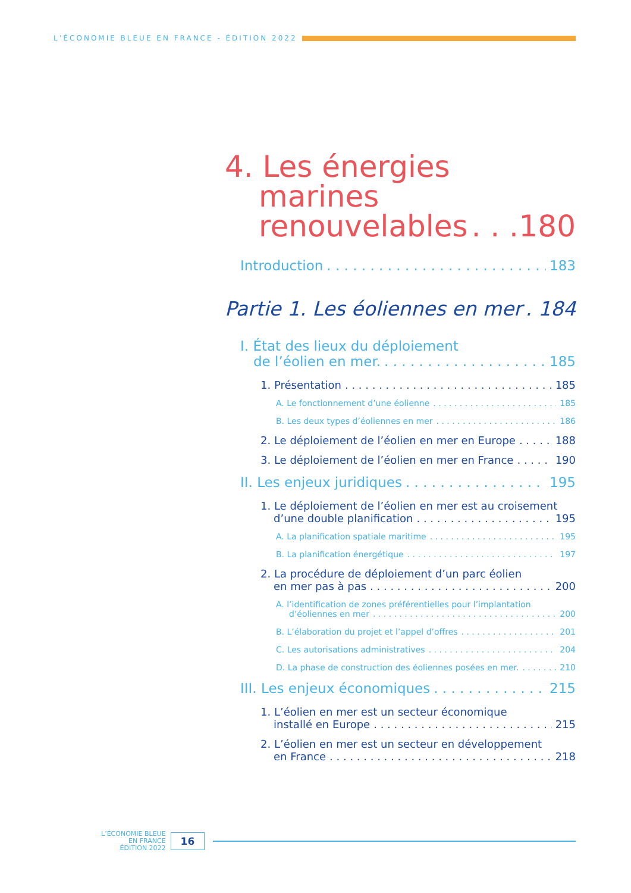L’ÉCONOMIE BLEUE EN FRANCE - ÉDITION 2022
4. Les énergies
marines
renouvelables 180
Introduction 183
Partie 1. Les éoliennes en mer 184
I. État des lieux du déploiement
de l’éolien en mer. 185
1. Présentation 185
A. Le fonctionnement d’une éolienne 185
B. Les deux types d’éoliennes en mer 186
2. Le déploiement de l’éolien en mer en Europe 188
3. Le déploiement de l’éolien en mer en France 190
II. Les enjeux juridiques 195
1. Le déploiement de l’éolien en mer est au croisement
d’une double planification 195
A. La planification spatiale maritime 195
B. La planification énergétique 197
2. La procédure de déploiement d’un parc éolien
en mer pas à pas 200
A. l’identification de zones préférentielles pour l’implantation
d’éoliennes en mer 200
B. L’élaboration du projet et l’appel d’offres 201
C. Les autorisations administratives 204
D. La phase de construction des éoliennes posées en mer. 210
III. Les enjeux économiques 215
1. L’éolien en mer est un secteur économique
installé en Europe 215
2. L’éolien en mer est un secteur en développement
en France 218
L’ÉCONOMIE BLEUE
EN FRANCE
ÉDITION 2022
16